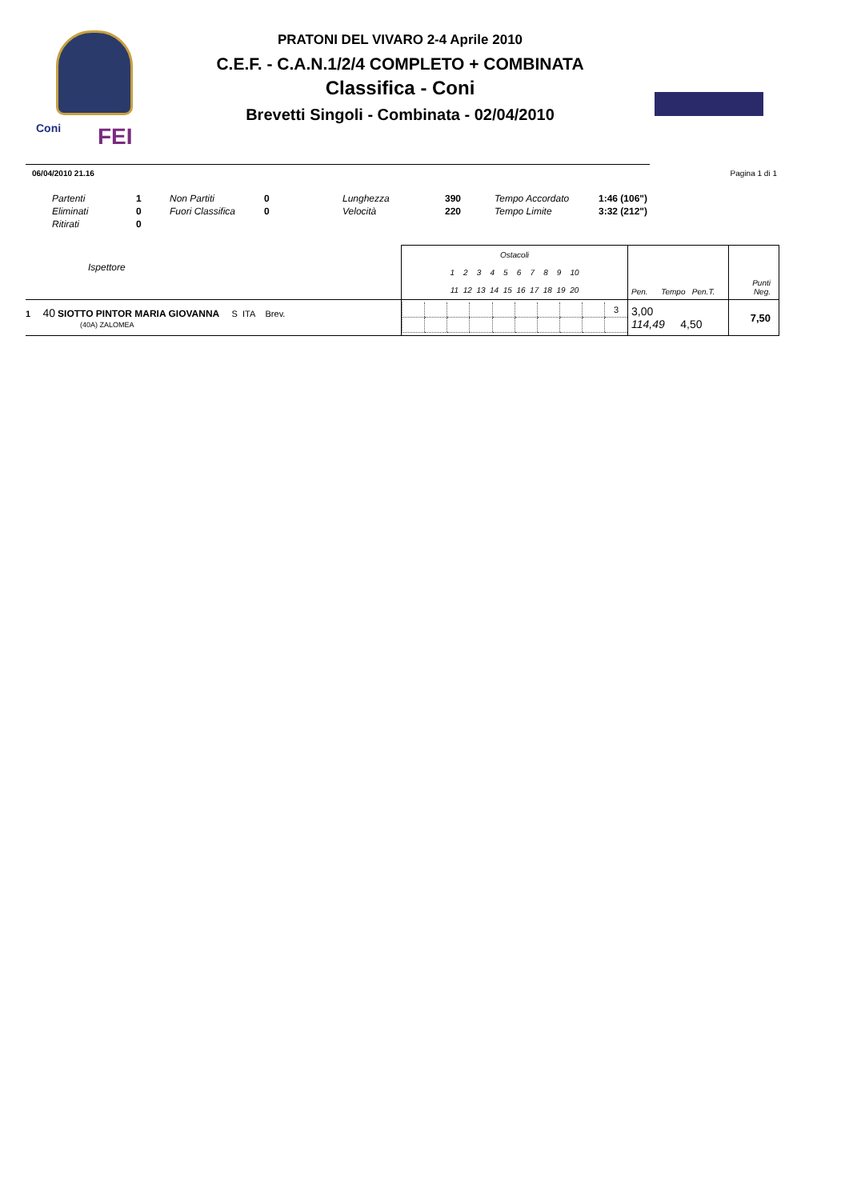Coni FEI
PRATONI DEL VIVARO 2-4 Aprile 2010
C.E.F. - C.A.N.1/2/4 COMPLETO + COMBINATA
Classifica - Coni
Brevetti Singoli - Combinata - 02/04/2010
06/04/2010 21.16 Pagina 1 di 1
| Partenti | 1 | Non Partiti | 0 | Lunghezza | 390 | Tempo Accordato | 1:46 (106") |
| Eliminati | 0 | Fuori Classifica | 0 | Velocità | 220 | Tempo Limite | 3:32 (212") |
| Ritirati | 0 | | | | | | |
| Ispettore | Ostacoli 1 2 3 4 5 6 7 8 9 10 11 12 13 14 15 16 17 18 19 20 | Pen. Tempo Pen.T. | Punti Neg. |
| 1 40 SIOTTO PINTOR MARIA GIOVANNA S ITA Brev. (40A) ZALOMEA | / / / / / / / / / / 3 / | 3,00 114,49 4,50 | 7,50 |